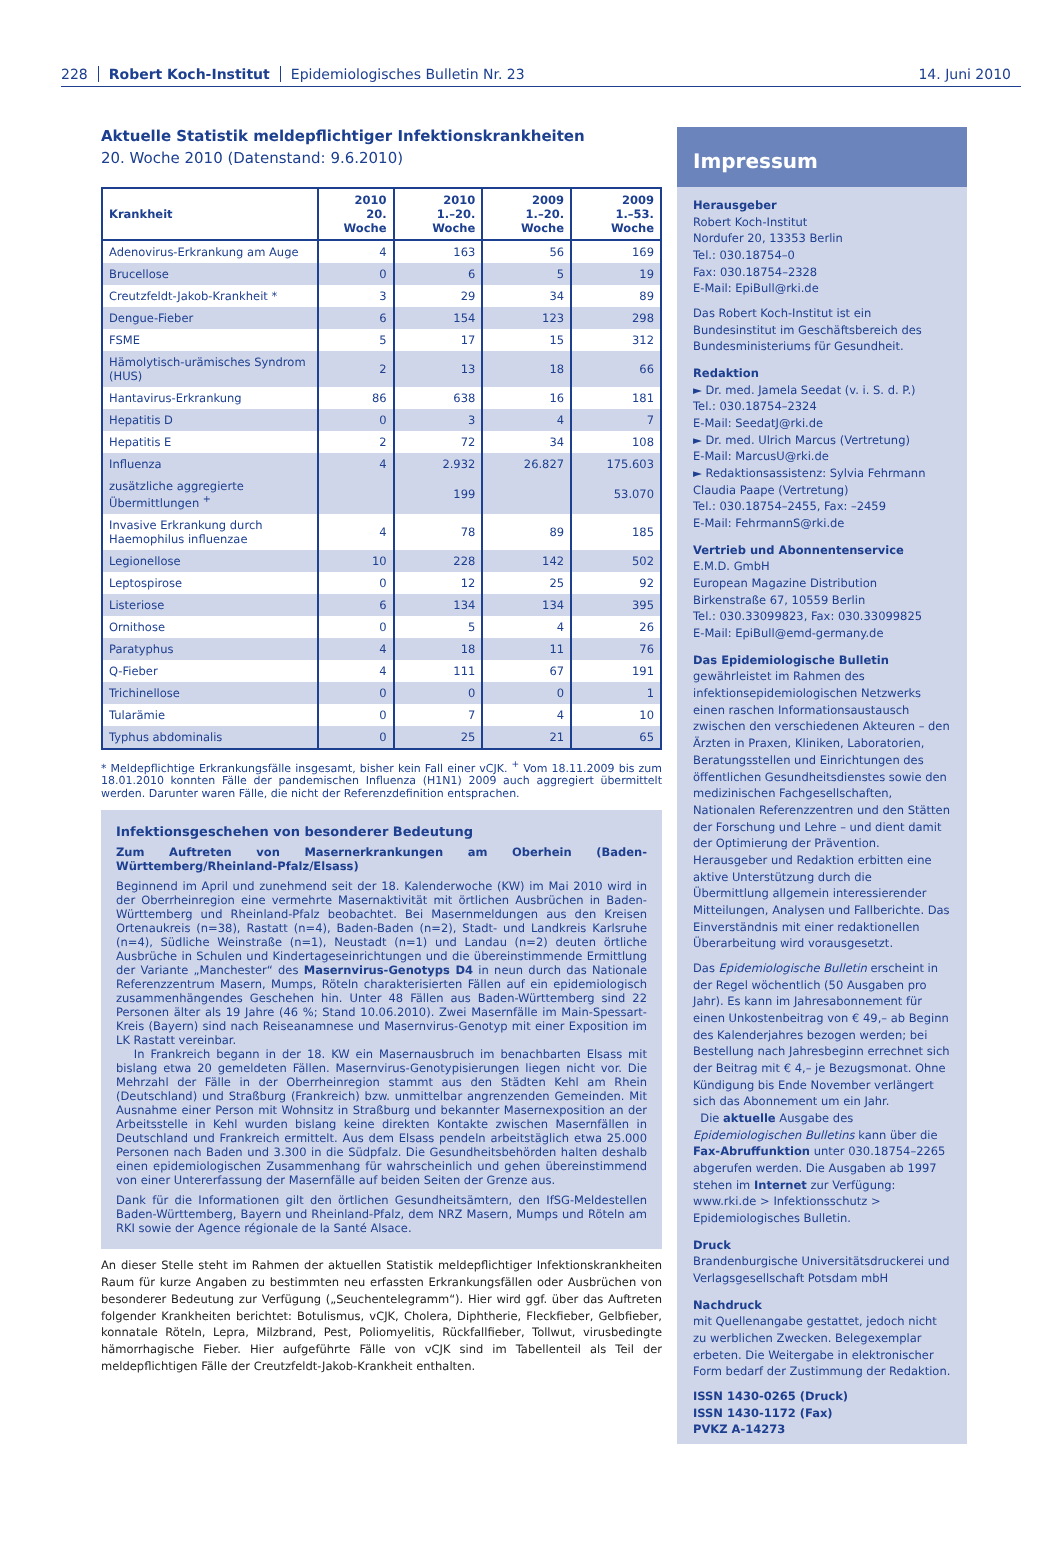228 Robert Koch-Institut Epidemiologisches Bulletin Nr. 23 14. Juni 2010
Aktuelle Statistik meldepflichtiger Infektionskrankheiten
20. Woche 2010 (Datenstand: 9.6.2010)
| Krankheit | 2010 20. Woche | 2010 1.–20. Woche | 2009 1.–20. Woche | 2009 1.–53. Woche |
| --- | --- | --- | --- | --- |
| Adenovirus-Erkrankung am Auge | 4 | 163 | 56 | 169 |
| Brucellose | 0 | 6 | 5 | 19 |
| Creutzfeldt-Jakob-Krankheit * | 3 | 29 | 34 | 89 |
| Dengue-Fieber | 6 | 154 | 123 | 298 |
| FSME | 5 | 17 | 15 | 312 |
| Hämolytisch-urämisches Syndrom (HUS) | 2 | 13 | 18 | 66 |
| Hantavirus-Erkrankung | 86 | 638 | 16 | 181 |
| Hepatitis D | 0 | 3 | 4 | 7 |
| Hepatitis E | 2 | 72 | 34 | 108 |
| Influenza | 4 | 2.932 | 26.827 | 175.603 |
| zusätzliche aggregierte Übermittlungen <sup>+</sup> | | 199 | | 53.070 |
| Invasive Erkrankung durch Haemophilus influenzae | 4 | 78 | 89 | 185 |
| Legionellose | 10 | 228 | 142 | 502 |
| Leptospirose | 0 | 12 | 25 | 92 |
| Listeriose | 6 | 134 | 134 | 395 |
| Ornithose | 0 | 5 | 4 | 26 |
| Paratyphus | 4 | 18 | 11 | 76 |
| Q-Fieber | 4 | 111 | 67 | 191 |
| Trichinellose | 0 | 0 | 0 | 1 |
| Tularämie | 0 | 7 | 4 | 10 |
| Typhus abdominalis | 0 | 25 | 21 | 65 |
* Meldepflichtige Erkrankungsfälle insgesamt, bisher kein Fall einer vCJK. <sup>+</sup> Vom 18.11.2009 bis zum 18.01.2010 konnten Fälle der pandemischen Influenza (H1N1) 2009 auch aggregiert übermittelt werden. Darunter waren Fälle, die nicht der Referenzdefinition entsprachen.
Infektionsgeschehen von besonderer Bedeutung
Zum Auftreten von Masernerkrankungen am Oberhein (Baden-Württemberg/Rheinland-Pfalz/Elsass)
Beginnend im April und zunehmend seit der 18. Kalenderwoche (KW) im Mai 2010 wird in der Oberrheinregion eine vermehrte Masernaktivität mit örtlichen Ausbrüchen in Baden-Württemberg und Rheinland-Pfalz beobachtet. Bei Masernmeldungen aus den Kreisen Ortenaukreis (n=38), Rastatt (n=4), Baden-Baden (n=2), Stadt- und Landkreis Karlsruhe (n=4), Südliche Weinstraße (n=1), Neustadt (n=1) und Landau (n=2) deuten örtliche Ausbrüche in Schulen und Kindertageseinrichtungen und die übereinstimmende Ermittlung der Variante „Manchester“ des Masernvirus-Genotyps D4 in neun durch das Nationale Referenzzentrum Masern, Mumps, Röteln charakterisierten Fällen auf ein epidemiologisch zusammenhängendes Geschehen hin. Unter 48 Fällen aus Baden-Württemberg sind 22 Personen älter als 19 Jahre (46 %; Stand 10.06.2010). Zwei Masernfälle im Main-Spessart-Kreis (Bayern) sind nach Reiseanamnese und Masernvirus-Genotyp mit einer Exposition im LK Rastatt vereinbar.
In Frankreich begann in der 18. KW ein Masernausbruch im benachbarten Elsass mit bislang etwa 20 gemeldeten Fällen. Masernvirus-Genotypisierungen liegen nicht vor. Die Mehrzahl der Fälle in der Oberrheinregion stammt aus den Städten Kehl am Rhein (Deutschland) und Straßburg (Frankreich) bzw. unmittelbar angrenzenden Gemeinden. Mit Ausnahme einer Person mit Wohnsitz in Straßburg und bekannter Masernexposition an der Arbeitsstelle in Kehl wurden bislang keine direkten Kontakte zwischen Masernfällen in Deutschland und Frankreich ermittelt. Aus dem Elsass pendeln arbeitstäglich etwa 25.000 Personen nach Baden und 3.300 in die Südpfalz. Die Gesundheitsbehörden halten deshalb einen epidemiologischen Zusammenhang für wahrscheinlich und gehen übereinstimmend von einer Untererfassung der Masernfälle auf beiden Seiten der Grenze aus.
Dank für die Informationen gilt den örtlichen Gesundheitsämtern, den IfSG-Meldestellen Baden-Württemberg, Bayern und Rheinland-Pfalz, dem NRZ Masern, Mumps und Röteln am RKI sowie der Agence régionale de la Santé Alsace.
An dieser Stelle steht im Rahmen der aktuellen Statistik meldepflichtiger Infektionskrankheiten Raum für kurze Angaben zu bestimmten neu erfassten Erkrankungsfällen oder Ausbrüchen von besonderer Bedeutung zur Verfügung („Seuchentelegramm“). Hier wird ggf. über das Auftreten folgender Krankheiten berichtet: Botulismus, vCJK, Cholera, Diphtherie, Fleckfieber, Gelbfieber, konnatale Röteln, Lepra, Milzbrand, Pest, Poliomyelitis, Rückfallfieber, Tollwut, virusbedingte hämorrhagische Fieber. Hier aufgeführte Fälle von vCJK sind im Tabellenteil als Teil der meldepflichtigen Fälle der Creutzfeldt-Jakob-Krankheit enthalten.
Impressum
Herausgeber
Robert Koch-Institut
Nordufer 20, 13353 Berlin
Tel.: 030.18754–0
Fax: 030.18754–2328
E-Mail: EpiBull@rki.de
Das Robert Koch-Institut ist ein Bundesinstitut im Geschäftsbereich des Bundesministeriums für Gesundheit.
Redaktion
► Dr. med. Jamela Seedat (v. i. S. d. P.)
Tel.: 030.18754–2324
E-Mail: SeedatJ@rki.de
► Dr. med. Ulrich Marcus (Vertretung)
E-Mail: MarcusU@rki.de
► Redaktionsassistenz: Sylvia Fehrmann
Claudia Paape (Vertretung)
Tel.: 030.18754–2455, Fax: –2459
E-Mail: FehrmannS@rki.de
Vertrieb und Abonnentenservice
E.M.D. GmbH
European Magazine Distribution
Birkenstraße 67, 10559 Berlin
Tel.: 030.33099823, Fax: 030.33099825
E-Mail: EpiBull@emd-germany.de
Das Epidemiologische Bulletin
gewährleistet im Rahmen des infektionsepidemiologischen Netzwerks einen raschen Informationsaustausch zwischen den verschiedenen Akteuren – den Ärzten in Praxen, Kliniken, Laboratorien, Beratungsstellen und Einrichtungen des öffentlichen Gesundheitsdienstes sowie den medizinischen Fachgesellschaften, Nationalen Referenzzentren und den Stätten der Forschung und Lehre – und dient damit der Optimierung der Prävention. Herausgeber und Redaktion erbitten eine aktive Unterstützung durch die Übermittlung allgemein interessierender Mitteilungen, Analysen und Fallberichte. Das Einverständnis mit einer redaktionellen Überarbeitung wird vorausgesetzt.
Das Epidemiologische Bulletin erscheint in der Regel wöchentlich (50 Ausgaben pro Jahr). Es kann im Jahresabonnement für einen Unkostenbeitrag von € 49,– ab Beginn des Kalenderjahres bezogen werden; bei Bestellung nach Jahresbeginn errechnet sich der Beitrag mit € 4,– je Bezugsmonat. Ohne Kündigung bis Ende November verlängert sich das Abonnement um ein Jahr.
Die aktuelle Ausgabe des Epidemiologischen Bulletins kann über die Fax-Abruffunktion unter 030.18754–2265 abgerufen werden. Die Ausgaben ab 1997 stehen im Internet zur Verfügung: www.rki.de > Infektionsschutz > Epidemiologisches Bulletin.
Druck
Brandenburgische Universitätsdruckerei und Verlagsgesellschaft Potsdam mbH
Nachdruck
mit Quellenangabe gestattet, jedoch nicht zu werblichen Zwecken. Belegexemplar erbeten. Die Weitergabe in elektronischer Form bedarf der Zustimmung der Redaktion.
ISSN 1430-0265 (Druck)
ISSN 1430-1172 (Fax)
PVKZ A-14273